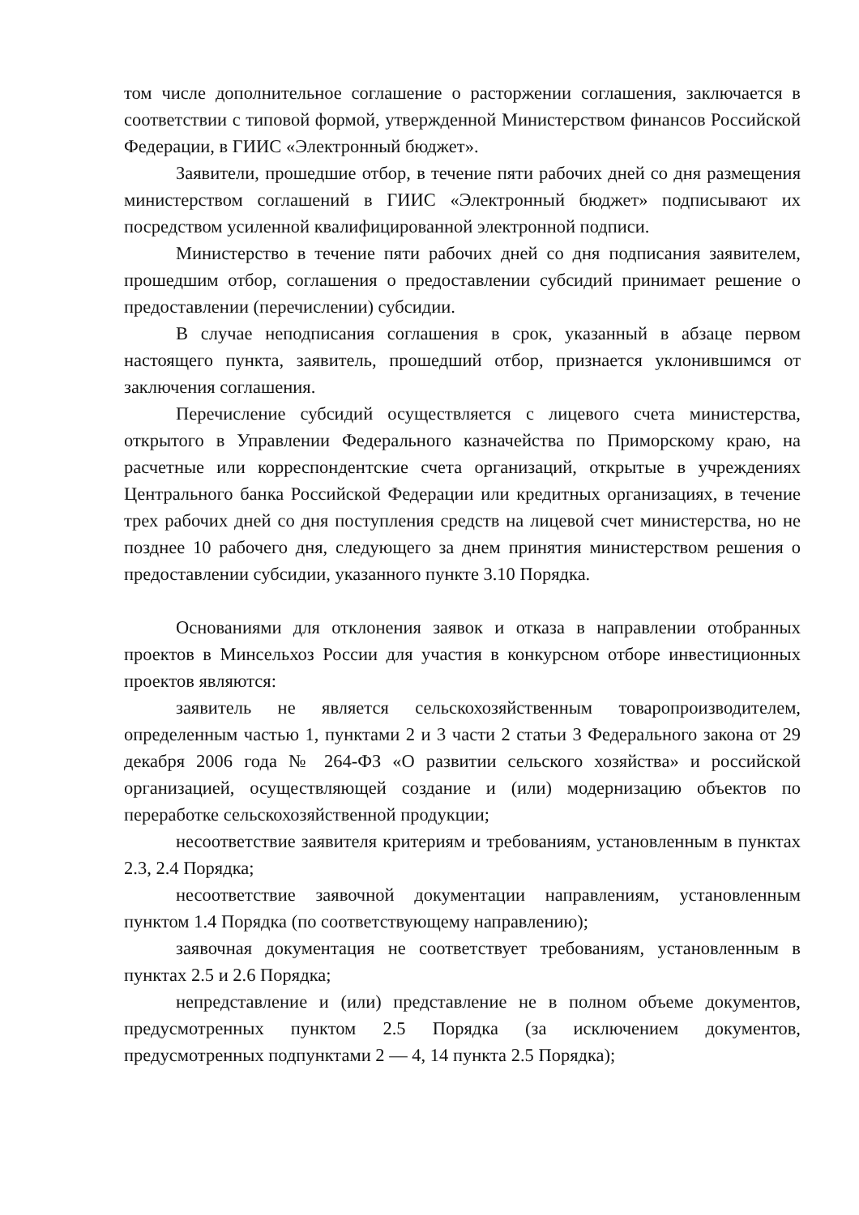том числе дополнительное соглашение о расторжении соглашения, заключается в соответствии с типовой формой, утвержденной Министерством финансов Российской Федерации, в ГИИС «Электронный бюджет».
Заявители, прошедшие отбор, в течение пяти рабочих дней со дня размещения министерством соглашений в ГИИС «Электронный бюджет» подписывают их посредством усиленной квалифицированной электронной подписи.
Министерство в течение пяти рабочих дней со дня подписания заявителем, прошедшим отбор, соглашения о предоставлении субсидий принимает решение о предоставлении (перечислении) субсидии.
В случае неподписания соглашения в срок, указанный в абзаце первом настоящего пункта, заявитель, прошедший отбор, признается уклонившимся от заключения соглашения.
Перечисление субсидий осуществляется с лицевого счета министерства, открытого в Управлении Федерального казначейства по Приморскому краю, на расчетные или корреспондентские счета организаций, открытые в учреждениях Центрального банка Российской Федерации или кредитных организациях, в течение трех рабочих дней со дня поступления средств на лицевой счет министерства, но не позднее 10 рабочего дня, следующего за днем принятия министерством решения о предоставлении субсидии, указанного пункте 3.10 Порядка.
Основаниями для отклонения заявок и отказа в направлении отобранных проектов в Минсельхоз России для участия в конкурсном отборе инвестиционных проектов являются:
заявитель не является сельскохозяйственным товаропроизводителем, определенным частью 1, пунктами 2 и 3 части 2 статьи 3 Федерального закона от 29 декабря 2006 года № 264-ФЗ «О развитии сельского хозяйства» и российской организацией, осуществляющей создание и (или) модернизацию объектов по переработке сельскохозяйственной продукции;
несоответствие заявителя критериям и требованиям, установленным в пунктах 2.3, 2.4 Порядка;
несоответствие заявочной документации направлениям, установленным пунктом 1.4 Порядка (по соответствующему направлению);
заявочная документация не соответствует требованиям, установленным в пунктах 2.5 и 2.6 Порядка;
непредставление и (или) представление не в полном объеме документов, предусмотренных пунктом 2.5 Порядка (за исключением документов, предусмотренных подпунктами 2 — 4, 14 пункта 2.5 Порядка);